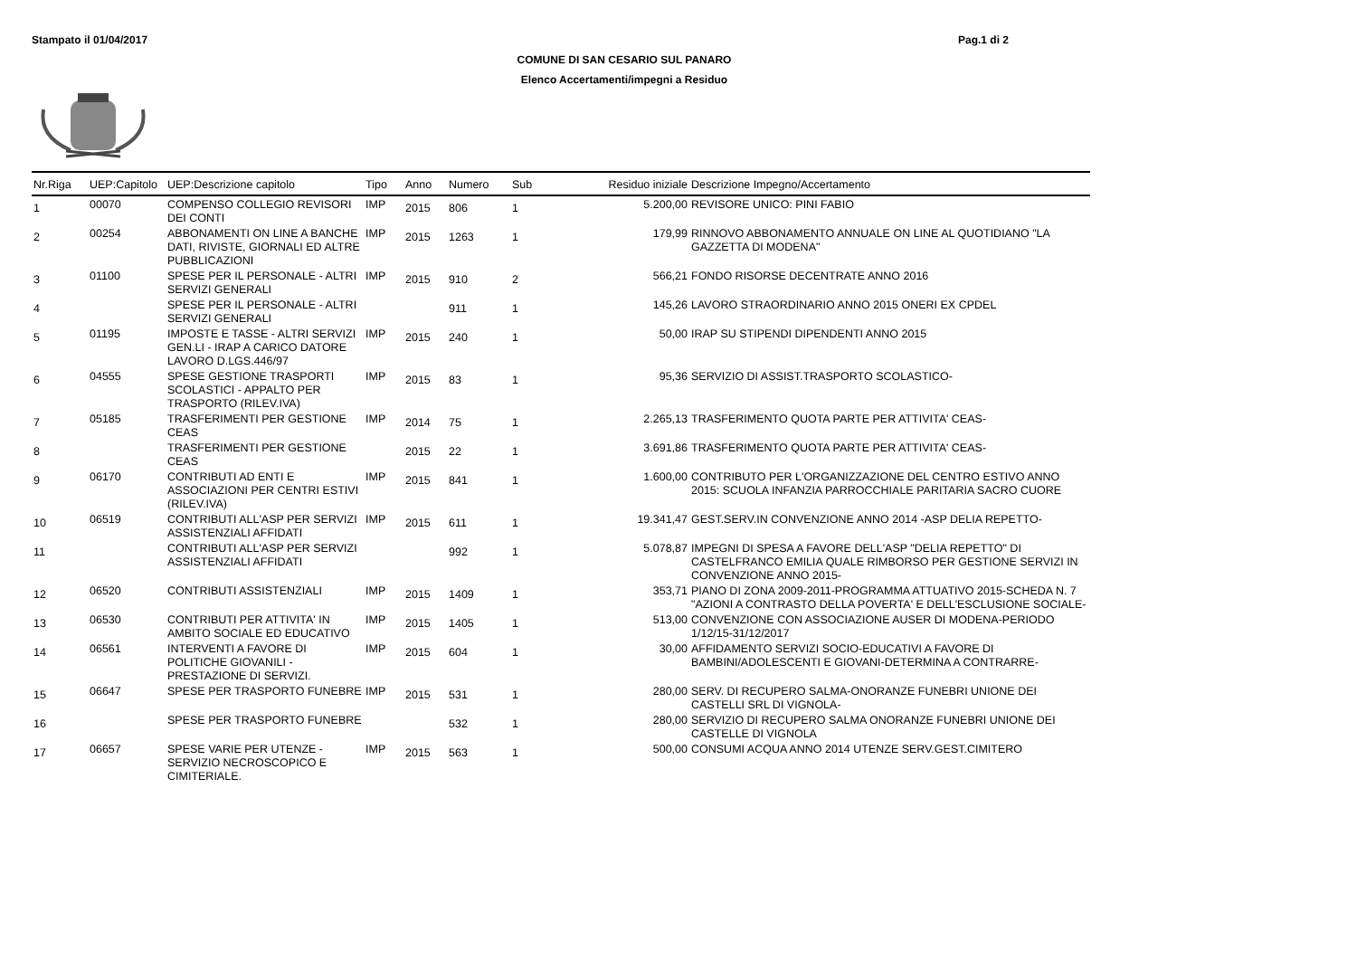Stampato il 01/04/2017 Pag.1 di 2
COMUNE DI SAN CESARIO SUL PANARO
Elenco Accertamenti/impegni a Residuo
| Nr.Riga | UEP:Capitolo | UEP:Descrizione capitolo | Tipo | Anno | Numero | Sub | Residuo iniziale | Descrizione Impegno/Accertamento |
| --- | --- | --- | --- | --- | --- | --- | --- | --- |
| 1 | 00070 | COMPENSO COLLEGIO REVISORI DEI CONTI | IMP | 2015 | 806 | 1 | 5.200,00 | REVISORE UNICO: PINI FABIO |
| 2 | 00254 | ABBONAMENTI ON LINE A BANCHE DATI, RIVISTE, GIORNALI ED ALTRE PUBBLICAZIONI | IMP | 2015 | 1263 | 1 | 179,99 | RINNOVO ABBONAMENTO ANNUALE ON LINE AL QUOTIDIANO "LA GAZZETTA DI MODENA" |
| 3 | 01100 | SPESE PER IL PERSONALE - ALTRI SERVIZI GENERALI | IMP | 2015 | 910 | 2 | 566,21 | FONDO RISORSE DECENTRATE ANNO 2016 |
| 4 | | SPESE PER IL PERSONALE - ALTRI SERVIZI GENERALI | | | 911 | 1 | 145,26 | LAVORO STRAORDINARIO ANNO 2015 ONERI EX CPDEL |
| 5 | 01195 | IMPOSTE E TASSE - ALTRI SERVIZI GEN.LI - IRAP A CARICO DATORE LAVORO D.LGS.446/97 | IMP | 2015 | 240 | 1 | 50,00 | IRAP SU STIPENDI DIPENDENTI ANNO 2015 |
| 6 | 04555 | SPESE GESTIONE TRASPORTI SCOLASTICI - APPALTO PER TRASPORTO (RILEV.IVA) | IMP | 2015 | 83 | 1 | 95,36 | SERVIZIO DI ASSIST.TRASPORTO SCOLASTICO- |
| 7 | 05185 | TRASFERIMENTI PER GESTIONE CEAS | IMP | 2014 | 75 | 1 | 2.265,13 | TRASFERIMENTO QUOTA PARTE PER ATTIVITA' CEAS- |
| 8 | | TRASFERIMENTI PER GESTIONE CEAS | | 2015 | 22 | 1 | 3.691,86 | TRASFERIMENTO QUOTA PARTE PER ATTIVITA' CEAS- |
| 9 | 06170 | CONTRIBUTI AD ENTI E ASSOCIAZIONI PER CENTRI ESTIVI (RILEV.IVA) | IMP | 2015 | 841 | 1 | 1.600,00 | CONTRIBUTO PER L'ORGANIZZAZIONE DEL CENTRO ESTIVO ANNO 2015: SCUOLA INFANZIA PARROCCHIALE PARITARIA SACRO CUORE |
| 10 | 06519 | CONTRIBUTI ALL'ASP PER SERVIZI ASSISTENZIALI AFFIDATI | IMP | 2015 | 611 | 1 | 19.341,47 | GEST.SERV.IN CONVENZIONE ANNO 2014 -ASP DELIA REPETTO- |
| 11 | | CONTRIBUTI ALL'ASP PER SERVIZI ASSISTENZIALI AFFIDATI | | | 992 | 1 | 5.078,87 | IMPEGNI DI SPESA A FAVORE DELL'ASP "DELIA REPETTO" DI CASTELFRANCO EMILIA QUALE RIMBORSO PER GESTIONE SERVIZI IN CONVENZIONE ANNO 2015- |
| 12 | 06520 | CONTRIBUTI ASSISTENZIALI | IMP | 2015 | 1409 | 1 | 353,71 | PIANO DI ZONA 2009-2011-PROGRAMMA ATTUATIVO 2015-SCHEDA N. 7 "AZIONI A CONTRASTO DELLA POVERTA' E DELL'ESCLUSIONE SOCIALE- |
| 13 | 06530 | CONTRIBUTI PER ATTIVITA' IN AMBITO SOCIALE ED EDUCATIVO | IMP | 2015 | 1405 | 1 | 513,00 | CONVENZIONE CON ASSOCIAZIONE AUSER DI MODENA-PERIODO 1/12/15-31/12/2017 |
| 14 | 06561 | INTERVENTI A FAVORE DI POLITICHE GIOVANILI - PRESTAZIONE DI SERVIZI. | IMP | 2015 | 604 | 1 | 30,00 | AFFIDAMENTO SERVIZI SOCIO-EDUCATIVI A FAVORE DI BAMBINI/ADOLESCENTI E GIOVANI-DETERMINA A CONTRARRE- |
| 15 | 06647 | SPESE PER TRASPORTO FUNEBRE | IMP | 2015 | 531 | 1 | 280,00 | SERV. DI RECUPERO SALMA-ONORANZE FUNEBRI UNIONE DEI CASTELLI SRL DI VIGNOLA- |
| 16 | | SPESE PER TRASPORTO FUNEBRE | | | 532 | 1 | 280,00 | SERVIZIO DI RECUPERO SALMA ONORANZE FUNEBRI UNIONE DEI CASTELLE DI VIGNOLA |
| 17 | 06657 | SPESE VARIE PER UTENZE - SERVIZIO NECROSCOPICO E CIMITERIALE. | IMP | 2015 | 563 | 1 | 500,00 | CONSUMI ACQUA ANNO 2014 UTENZE SERV.GEST.CIMITERO |